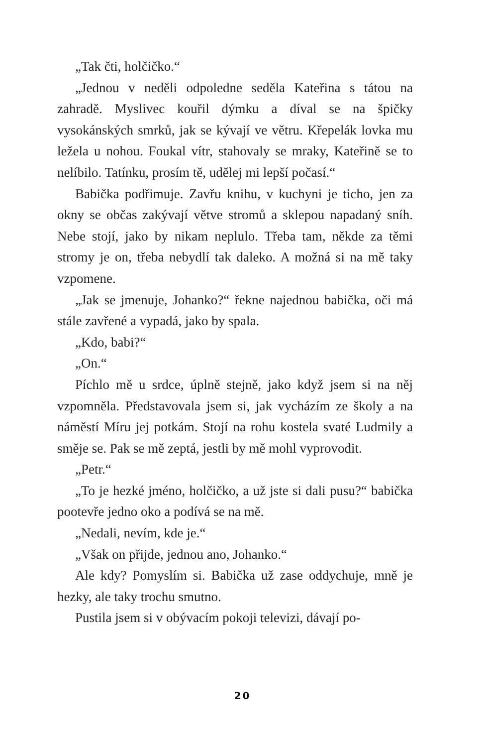„Tak čti, holčičko.“
„Jednou v neděli odpoledne seděla Kateřina s tátou na zahradě. Myslivec kouřil dýmku a díval se na špičky vysokánských smrků, jak se kývají ve větru. Křepelák lovka mu ležela u nohou. Foukal vítr, stahovaly se mraky, Kateřině se to nelíbilo. Tatínku, prosím tě, udělej mi lepší počasí.“
Babička podřimuje. Zavřu knihu, v kuchyni je ticho, jen za okny se občas zakývají větve stromů a sklepou napadaný sníh. Nebe stojí, jako by nikam neplulo. Třeba tam, někde za těmi stromy je on, třeba nebydlí tak daleko. A možná si na mě taky vzpomene.
„Jak se jmenuje, Johanko?“ řekne najednou babička, oči má stále zavřené a vypadá, jako by spala.
„Kdo, babi?“
„On.“
Píchlo mě u srdce, úplně stejně, jako když jsem si na něj vzpomněla. Představovala jsem si, jak vycházím ze školy a na náměstí Míru jej potkám. Stojí na rohu kostela svaté Ludmily a směje se. Pak se mě zeptá, jestli by mě mohl vyprovodit.
„Petr.“
„To je hezké jméno, holčičko, a už jste si dali pusu?“ babička pootevře jedno oko a podívá se na mě.
„Nedali, nevím, kde je.“
„Však on přijde, jednou ano, Johanko.“
Ale kdy? Pomyslím si. Babička už zase oddychuje, mně je hezky, ale taky trochu smutno.
Pustila jsem si v obývacím pokoji televizi, dávají po-
20